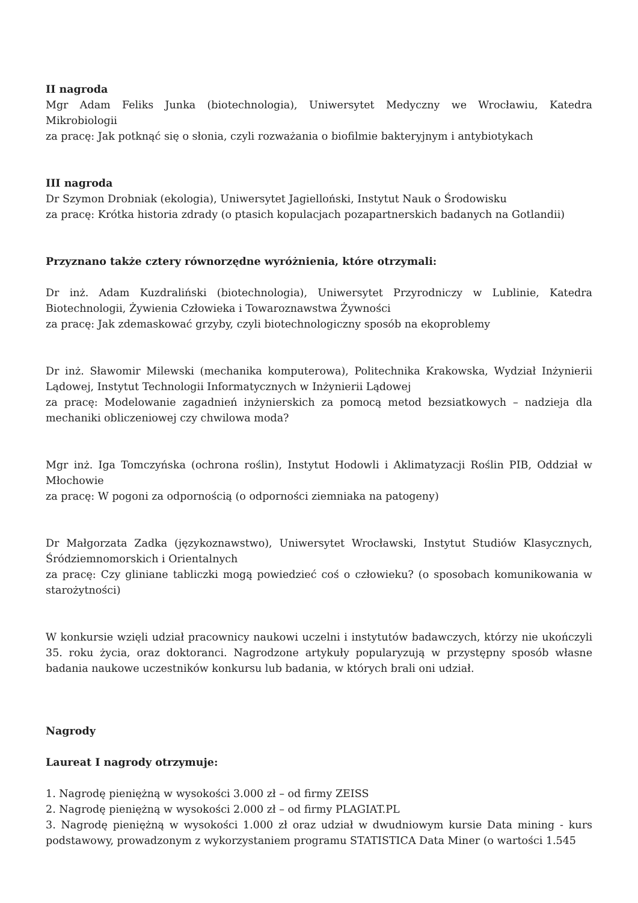II nagroda
Mgr Adam Feliks Junka (biotechnologia), Uniwersytet Medyczny we Wrocławiu, Katedra Mikrobiologii
za pracę: Jak potknąć się o słonia, czyli rozważania o biofilmie bakteryjnym i antybiotykach
III nagroda
Dr Szymon Drobniak (ekologia), Uniwersytet Jagielloński, Instytut Nauk o Środowisku
za pracę: Krótka historia zdrady (o ptasich kopulacjach pozapartnerskich badanych na Gotlandii)
Przyznano także cztery równorzędne wyróżnienia, które otrzymali:
Dr inż. Adam Kuzdraliński (biotechnologia), Uniwersytet Przyrodniczy w Lublinie, Katedra Biotechnologii, Żywienia Człowieka i Towaroznawstwa Żywności
za pracę: Jak zdemaskować grzyby, czyli biotechnologiczny sposób na ekoproblemy
Dr inż. Sławomir Milewski (mechanika komputerowa), Politechnika Krakowska, Wydział Inżynierii Lądowej, Instytut Technologii Informatycznych w Inżynierii Lądowej
za pracę: Modelowanie zagadnień inżynierskich za pomocą metod bezsiatkowych – nadzieja dla mechaniki obliczeniowej czy chwilowa moda?
Mgr inż. Iga Tomczyńska (ochrona roślin), Instytut Hodowli i Aklimatyzacji Roślin PIB, Oddział w Młochowie
za pracę: W pogoni za odpornością (o odporności ziemniaka na patogeny)
Dr Małgorzata Zadka (językoznawstwo), Uniwersytet Wrocławski, Instytut Studiów Klasycznych, Śródziemnomorskich i Orientalnych
za pracę: Czy gliniane tabliczki mogą powiedzieć coś o człowieku? (o sposobach komunikowania w starożytności)
W konkursie wzięli udział pracownicy naukowi uczelni i instytutów badawczych, którzy nie ukończyli 35. roku życia, oraz doktoranci. Nagrodzone artykuły popularyzują w przystępny sposób własne badania naukowe uczestników konkursu lub badania, w których brali oni udział.
Nagrody
Laureat I nagrody otrzymuje:
1. Nagrodę pieniężną w wysokości 3.000 zł – od firmy ZEISS
2. Nagrodę pieniężną w wysokości 2.000 zł – od firmy PLAGIAT.PL
3. Nagrodę pieniężną w wysokości 1.000 zł oraz udział w dwudniowym kursie Data mining - kurs podstawowy, prowadzonym z wykorzystaniem programu STATISTICA Data Miner (o wartości 1.545